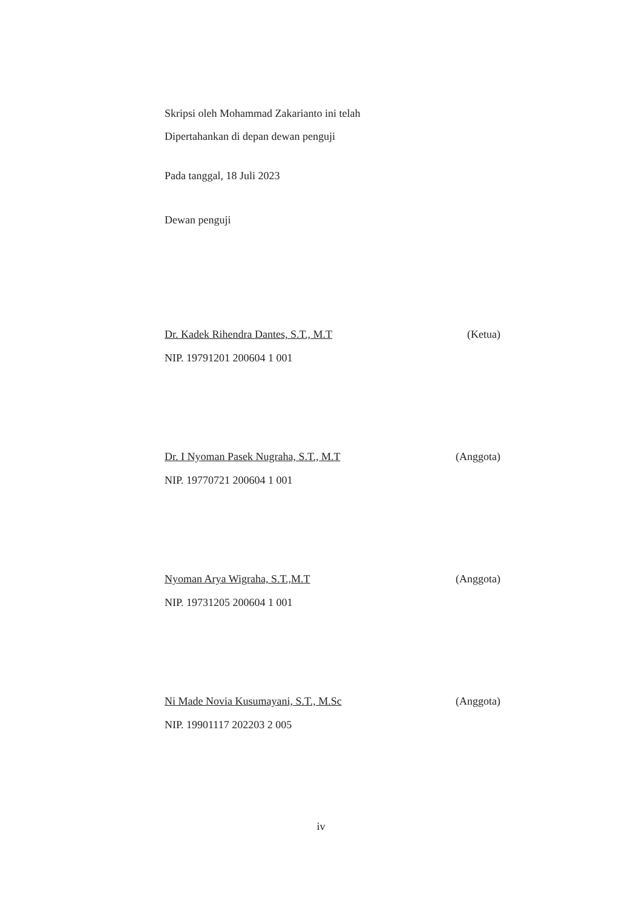Skripsi oleh Mohammad Zakarianto ini telah
Dipertahankan di depan dewan penguji
Pada tanggal, 18 Juli 2023
Dewan penguji
Dr. Kadek Rihendra Dantes, S.T., M.T (Ketua)
NIP. 19791201 200604 1 001
Dr. I Nyoman Pasek Nugraha, S.T., M.T (Anggota)
NIP. 19770721 200604 1 001
Nyoman Arya Wigraha, S.T.,M.T (Anggota)
NIP. 19731205 200604 1 001
Ni Made Novia Kusumayani, S.T., M.Sc (Anggota)
NIP. 19901117 202203 2 005
iv